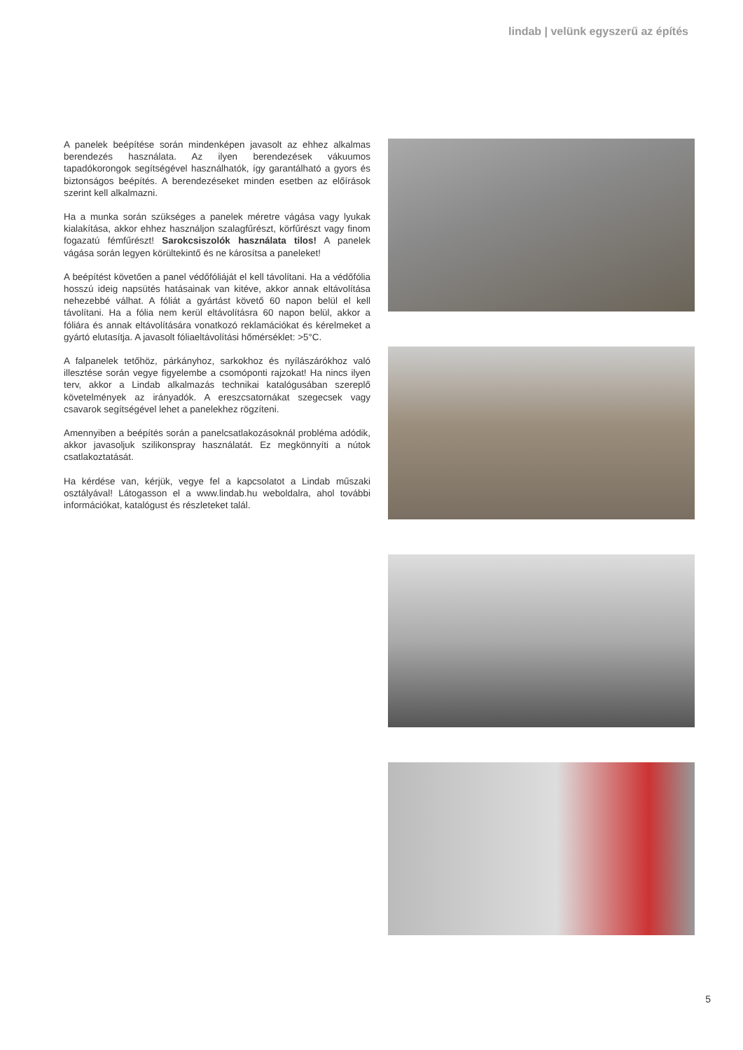lindab | velünk egyszerű az építés
A panelek beépítése során mindenképen javasolt az ehhez alkalmas berendezés használata. Az ilyen berendezések vákuumos tapadókorongok segítségével használhatók, így garantálható a gyors és biztonságos beépítés. A berendezéseket minden esetben az előírások szerint kell alkalmazni.
Ha a munka során szükséges a panelek méretre vágása vagy lyukak kialakítása, akkor ehhez használjon szalagfűrészt, körfűrészt vagy finom fogazatú fémfűrészt! Sarokcsiszolók használata tilos! A panelek vágása során legyen körültekintő és ne károsítsa a paneleket!
A beépítést követően a panel védőfóliáját el kell távolítani. Ha a védőfólia hosszú ideig napsütés hatásainak van kitéve, akkor annak eltávolítása nehezebbé válhat. A fóliát a gyártást követő 60 napon belül el kell távolítani. Ha a fólia nem kerül eltávolításra 60 napon belül, akkor a fóliára és annak eltávolítására vonatkozó reklamációkat és kérelmeket a gyártó elutasítja. A javasolt fóliaeltávolítási hőmérséklet: >5°C.
A falpanelek tetőhöz, párkányhoz, sarkokhoz és nyílászárókhoz való illesztése során vegye figyelembe a csomóponti rajzokat! Ha nincs ilyen terv, akkor a Lindab alkalmazás technikai katalógusában szereplő követelmények az irányadók. A ereszcsatornákat szegecsek vagy csavarok segítségével lehet a panelekhez rögzíteni.
Amennyiben a beépítés során a panelcsatlakozásoknál probléma adódik, akkor javasoljuk szilikonspray használatát. Ez megkönnyíti a nútok csatlakoztatását.
Ha kérdése van, kérjük, vegye fel a kapcsolatot a Lindab műszaki osztályával! Látogasson el a www.lindab.hu weboldalra, ahol további információkat, katalógust és részleteket talál.
5